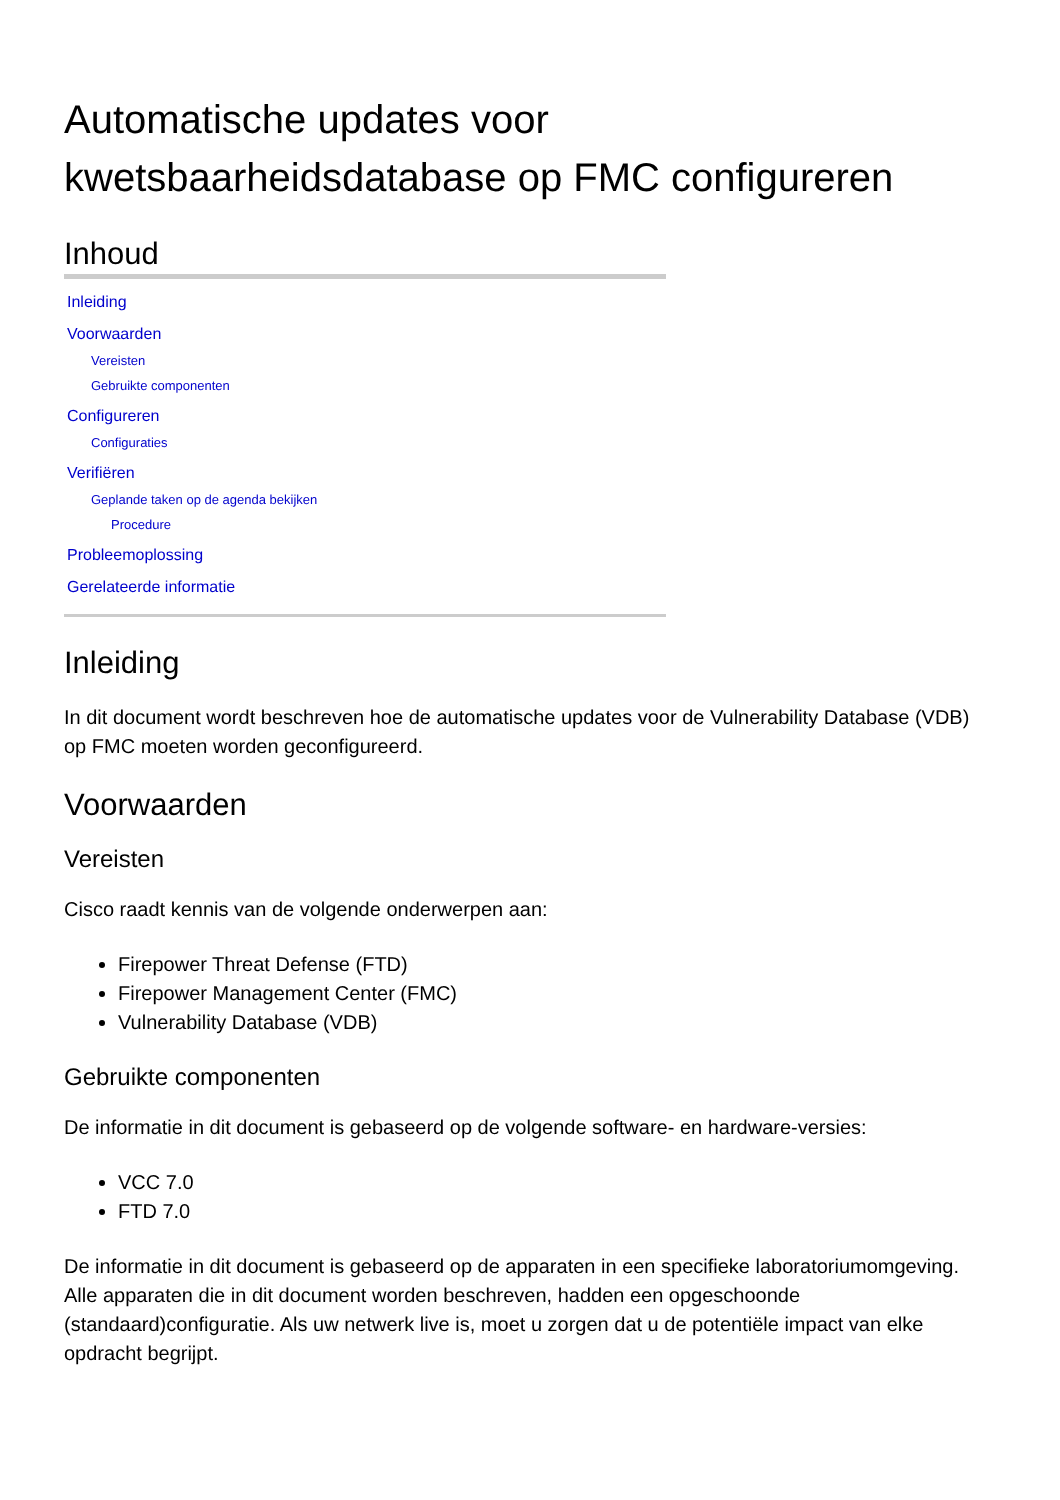Automatische updates voor kwetsbaarheidsdatabase op FMC configureren
Inhoud
Inleiding
Voorwaarden
Vereisten
Gebruikte componenten
Configureren
Configuraties
Verifiëren
Geplande taken op de agenda bekijken
Procedure
Probleemoplossing
Gerelateerde informatie
Inleiding
In dit document wordt beschreven hoe de automatische updates voor de Vulnerability Database (VDB) op FMC moeten worden geconfigureerd.
Voorwaarden
Vereisten
Cisco raadt kennis van de volgende onderwerpen aan:
Firepower Threat Defense (FTD)
Firepower Management Center (FMC)
Vulnerability Database (VDB)
Gebruikte componenten
De informatie in dit document is gebaseerd op de volgende software- en hardware-versies:
VCC 7.0
FTD 7.0
De informatie in dit document is gebaseerd op de apparaten in een specifieke laboratoriumomgeving. Alle apparaten die in dit document worden beschreven, hadden een opgeschoonde (standaard)configuratie. Als uw netwerk live is, moet u zorgen dat u de potentiële impact van elke opdracht begrijpt.